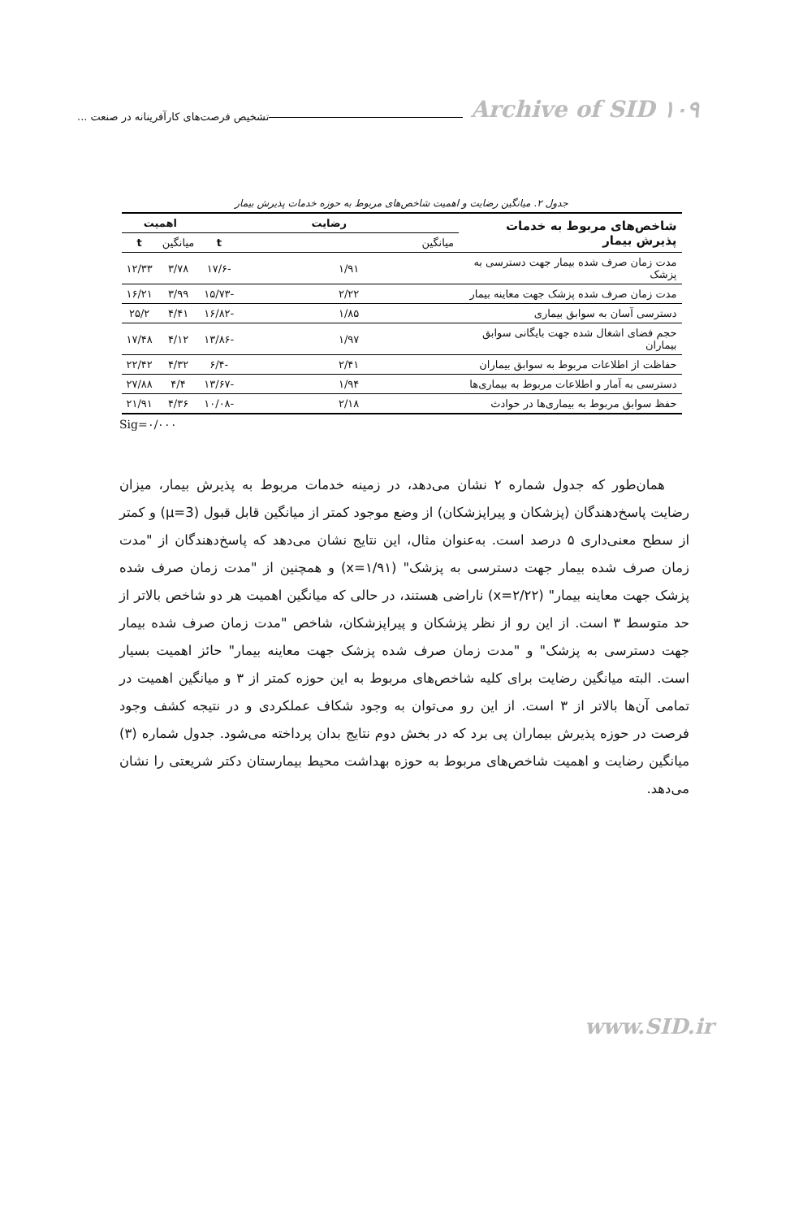تشخیص فرصت‌های کارآفرینانه در صنعت ...
Archive of SID ۱۰۹
جدول ۲. میانگین رضایت و اهمیت شاخص‌های مربوط به حوزه خدمات پذیرش بیمار
| شاخص‌های مربوط به خدمات پذیرش بیمار | رضایت | | اهمیت | |
| --- | --- | --- | --- | --- |
| | میانگین | t | میانگین | t |
| مدت زمان صرف شده بیمار جهت دسترسی به پزشک | ۱/۹۱ | -۱۷/۶ | ۳/۷۸ | ۱۲/۳۳ |
| مدت زمان صرف شده پزشک جهت معاینه بیمار | ۲/۲۲ | -۱۵/۷۳ | ۳/۹۹ | ۱۶/۲۱ |
| دسترسی آسان به سوابق بیماری | ۱/۸۵ | -۱۶/۸۲ | ۴/۴۱ | ۲۵/۲ |
| حجم فضای اشغال شده جهت بایگانی سوابق بیماران | ۱/۹۷ | -۱۳/۸۶ | ۴/۱۲ | ۱۷/۴۸ |
| حفاظت از اطلاعات مربوط به سوابق بیماران | ۲/۴۱ | -۶/۴ | ۴/۳۲ | ۲۲/۴۲ |
| دسترسی به آمار و اطلاعات مربوط به بیماری‌ها | ۱/۹۴ | -۱۳/۶۷ | ۴/۴ | ۲۷/۸۸ |
| حفظ سوابق مربوط به بیماری‌ها در حوادث | ۲/۱۸ | -۱۰/۰۸ | ۴/۳۶ | ۲۱/۹۱ |
Sig=۰/۰۰۰
همان‌طور که جدول شماره ۲ نشان می‌دهد، در زمینه خدمات مربوط به پذیرش بیمار، میزان رضایت پاسخ‌دهندگان (پزشکان و پیراپزشکان) از وضع موجود کمتر از میانگین قابل قبول (μ=3) و کمتر از سطح معنی‌داری ۵ درصد است. به‌عنوان مثال، این نتایج نشان می‌دهد که پاسخ‌دهندگان از "مدت زمان صرف شده بیمار جهت دسترسی به پزشک" (x=۱/۹۱) و همچنین از "مدت زمان صرف شده پزشک جهت معاینه بیمار" (x=۲/۲۲) ناراضی هستند، در حالی که میانگین اهمیت هر دو شاخص بالاتر از حد متوسط ۳ است. از این رو از نظر پزشکان و پیراپزشکان، شاخص "مدت زمان صرف شده بیمار جهت دسترسی به پزشک" و "مدت زمان صرف شده پزشک جهت معاینه بیمار" حائز اهمیت بسیار است. البته میانگین رضایت برای کلیه شاخص‌های مربوط به این حوزه کمتر از ۳ و میانگین اهمیت در تمامی آن‌ها بالاتر از ۳ است. از این رو می‌توان به وجود شکاف عملکردی و در نتیجه کشف وجود فرصت در حوزه پذیرش بیماران پی برد که در بخش دوم نتایج بدان پرداخته می‌شود. جدول شماره (۳) میانگین رضایت و اهمیت شاخص‌های مربوط به حوزه بهداشت محیط بیمارستان دکتر شریعتی را نشان می‌دهد.
www.SID.ir